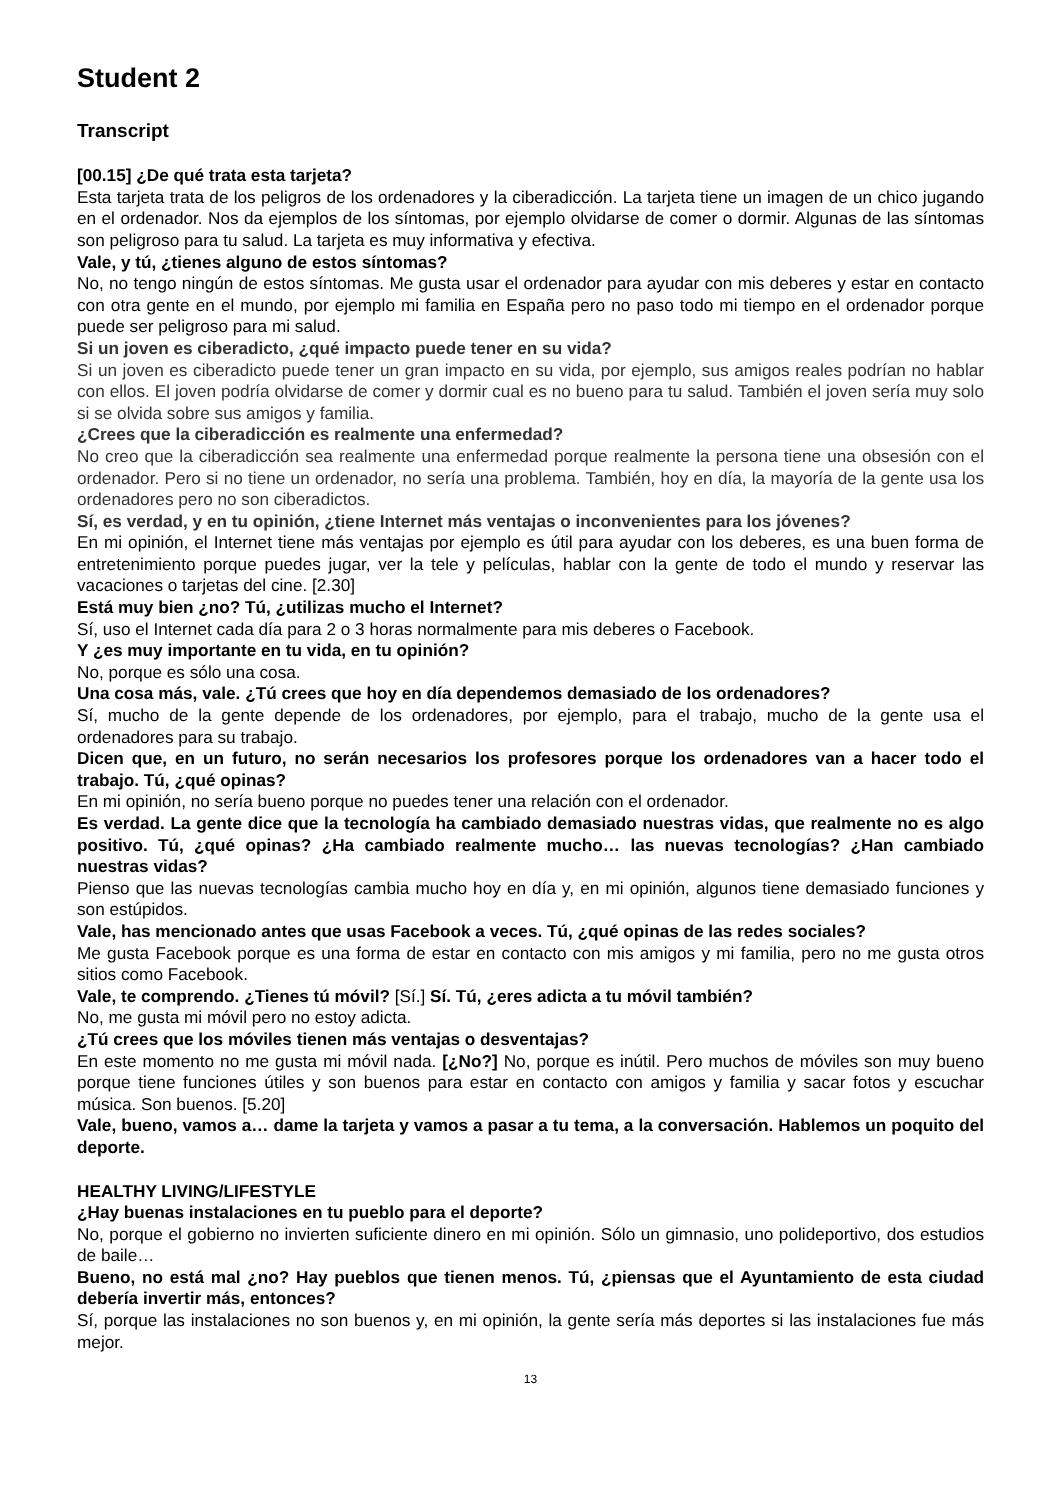Student 2
Transcript
[00.15] ¿De qué trata esta tarjeta?
Esta tarjeta trata de los peligros de los ordenadores y la ciberadicción. La tarjeta tiene un imagen de un chico jugando en el ordenador. Nos da ejemplos de los síntomas, por ejemplo olvidarse de comer o dormir. Algunas de las síntomas son peligroso para tu salud. La tarjeta es muy informativa y efectiva.
Vale, y tú, ¿tienes alguno de estos síntomas?
No, no tengo ningún de estos síntomas. Me gusta usar el ordenador para ayudar con mis deberes y estar en contacto con otra gente en el mundo, por ejemplo mi familia en España pero no paso todo mi tiempo en el ordenador porque puede ser peligroso para mi salud.
Si un joven es ciberadicto, ¿qué impacto puede tener en su vida?
Si un joven es ciberadicto puede tener un gran impacto en su vida, por ejemplo, sus amigos reales podrían no hablar con ellos. El joven podría olvidarse de comer y dormir cual es no bueno para tu salud. También el joven sería muy solo si se olvida sobre sus amigos y familia.
¿Crees que la ciberadicción es realmente una enfermedad?
No creo que la ciberadicción sea realmente una enfermedad porque realmente la persona tiene una obsesión con el ordenador. Pero si no tiene un ordenador, no sería una problema. También, hoy en día, la mayoría de la gente usa los ordenadores pero no son ciberadictos.
Sí, es verdad, y en tu opinión, ¿tiene Internet más ventajas o inconvenientes para los jóvenes?
En mi opinión, el Internet tiene más ventajas por ejemplo es útil para ayudar con los deberes, es una buen forma de entretenimiento porque puedes jugar, ver la tele y películas, hablar con la gente de todo el mundo y reservar las vacaciones o tarjetas del cine. [2.30]
Está muy bien ¿no? Tú, ¿utilizas mucho el Internet?
Sí, uso el Internet cada día para 2 o 3 horas normalmente para mis deberes o Facebook.
Y ¿es muy importante en tu vida, en tu opinión?
No, porque es sólo una cosa.
Una cosa más, vale. ¿Tú crees que hoy en día dependemos demasiado de los ordenadores?
Sí, mucho de la gente depende de los ordenadores, por ejemplo, para el trabajo, mucho de la gente usa el ordenadores para su trabajo.
Dicen que, en un futuro, no serán necesarios los profesores porque los ordenadores van a hacer todo el trabajo. Tú, ¿qué opinas?
En mi opinión, no sería bueno porque no puedes tener una relación con el ordenador.
Es verdad. La gente dice que la tecnología ha cambiado demasiado nuestras vidas, que realmente no es algo positivo. Tú, ¿qué opinas? ¿Ha cambiado realmente mucho… las nuevas tecnologías? ¿Han cambiado nuestras vidas?
Pienso que las nuevas tecnologías cambia mucho hoy en día y, en mi opinión, algunos tiene demasiado funciones y son estúpidos.
Vale, has mencionado antes que usas Facebook a veces. Tú, ¿qué opinas de las redes sociales?
Me gusta Facebook porque es una forma de estar en contacto con mis amigos y mi familia, pero no me gusta otros sitios como Facebook.
Vale, te comprendo. ¿Tienes tú móvil? [Sí.] Sí. Tú, ¿eres adicta a tu móvil también?
No, me gusta mi móvil pero no estoy adicta.
¿Tú crees que los móviles tienen más ventajas o desventajas?
En este momento no me gusta mi móvil nada. [¿No?] No, porque es inútil. Pero muchos de móviles son muy bueno porque tiene funciones útiles y son buenos para estar en contacto con amigos y familia y sacar fotos y escuchar música. Son buenos. [5.20]
Vale, bueno, vamos a… dame la tarjeta y vamos a pasar a tu tema, a la conversación. Hablemos un poquito del deporte.
HEALTHY LIVING/LIFESTYLE
¿Hay buenas instalaciones en tu pueblo para el deporte?
No, porque el gobierno no invierten suficiente dinero en mi opinión. Sólo un gimnasio, uno polideportivo, dos estudios de baile…
Bueno, no está mal ¿no? Hay pueblos que tienen menos. Tú, ¿piensas que el Ayuntamiento de esta ciudad debería invertir más, entonces?
Sí, porque las instalaciones no son buenos y, en mi opinión, la gente sería más deportes si las instalaciones fue más mejor.
13